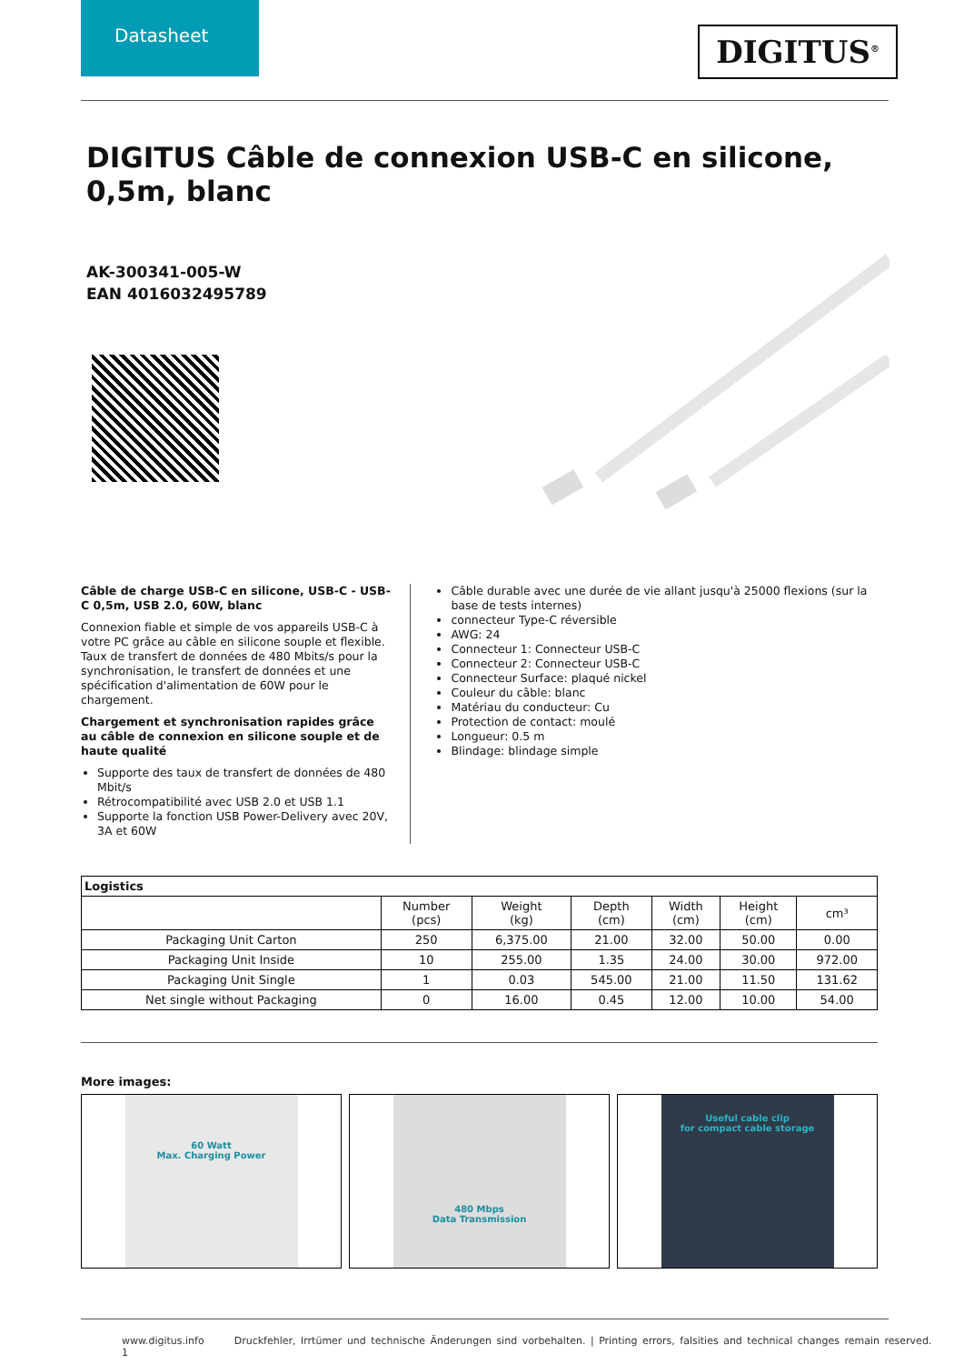Datasheet
DIGITUS<sup>®</sup>
DIGITUS Câble de connexion USB-C en silicone, 0,5m, blanc
AK-300341-005-W
EAN 4016032495789
Câble de charge USB-C en silicone, USB-C - USB-C 0,5m, USB 2.0, 60W, blanc
Connexion fiable et simple de vos appareils USB-C à votre PC grâce au câble en silicone souple et flexible. Taux de transfert de données de 480 Mbits/s pour la synchronisation, le transfert de données et une spécification d'alimentation de 60W pour le chargement.
Chargement et synchronisation rapides grâce au câble de connexion en silicone souple et de haute qualité
Supporte des taux de transfert de données de 480 Mbit/s
Rétrocompatibilité avec USB 2.0 et USB 1.1
Supporte la fonction USB Power-Delivery avec 20V, 3A et 60W
Câble durable avec une durée de vie allant jusqu'à 25000 flexions (sur la base de tests internes)
connecteur Type-C réversible
AWG: 24
Connecteur 1: Connecteur USB-C
Connecteur 2: Connecteur USB-C
Connecteur Surface: plaqué nickel
Couleur du câble: blanc
Matériau du conducteur: Cu
Protection de contact: moulé
Longueur: 0.5 m
Blindage: blindage simple
| Logistics | | | | | | |
| --- | --- | --- | --- | --- | --- | --- |
| | Number (pcs) | Weight (kg) | Depth (cm) | Width (cm) | Height (cm) | cm³ |
| Packaging Unit Carton | 250 | 6,375.00 | 21.00 | 32.00 | 50.00 | 0.00 |
| Packaging Unit Inside | 10 | 255.00 | 1.35 | 24.00 | 30.00 | 972.00 |
| Packaging Unit Single | 1 | 0.03 | 545.00 | 21.00 | 11.50 | 131.62 |
| Net single without Packaging | 0 | 16.00 | 0.45 | 12.00 | 10.00 | 54.00 |
More images:
60 Watt
Max. Charging Power
480 Mbps
Data Transmission
Useful cable clip
for compact cable storage
www.digitus.info Druckfehler, Irrtümer und technische Änderungen sind vorbehalten. | Printing errors, falsities and technical changes remain reserved. 1